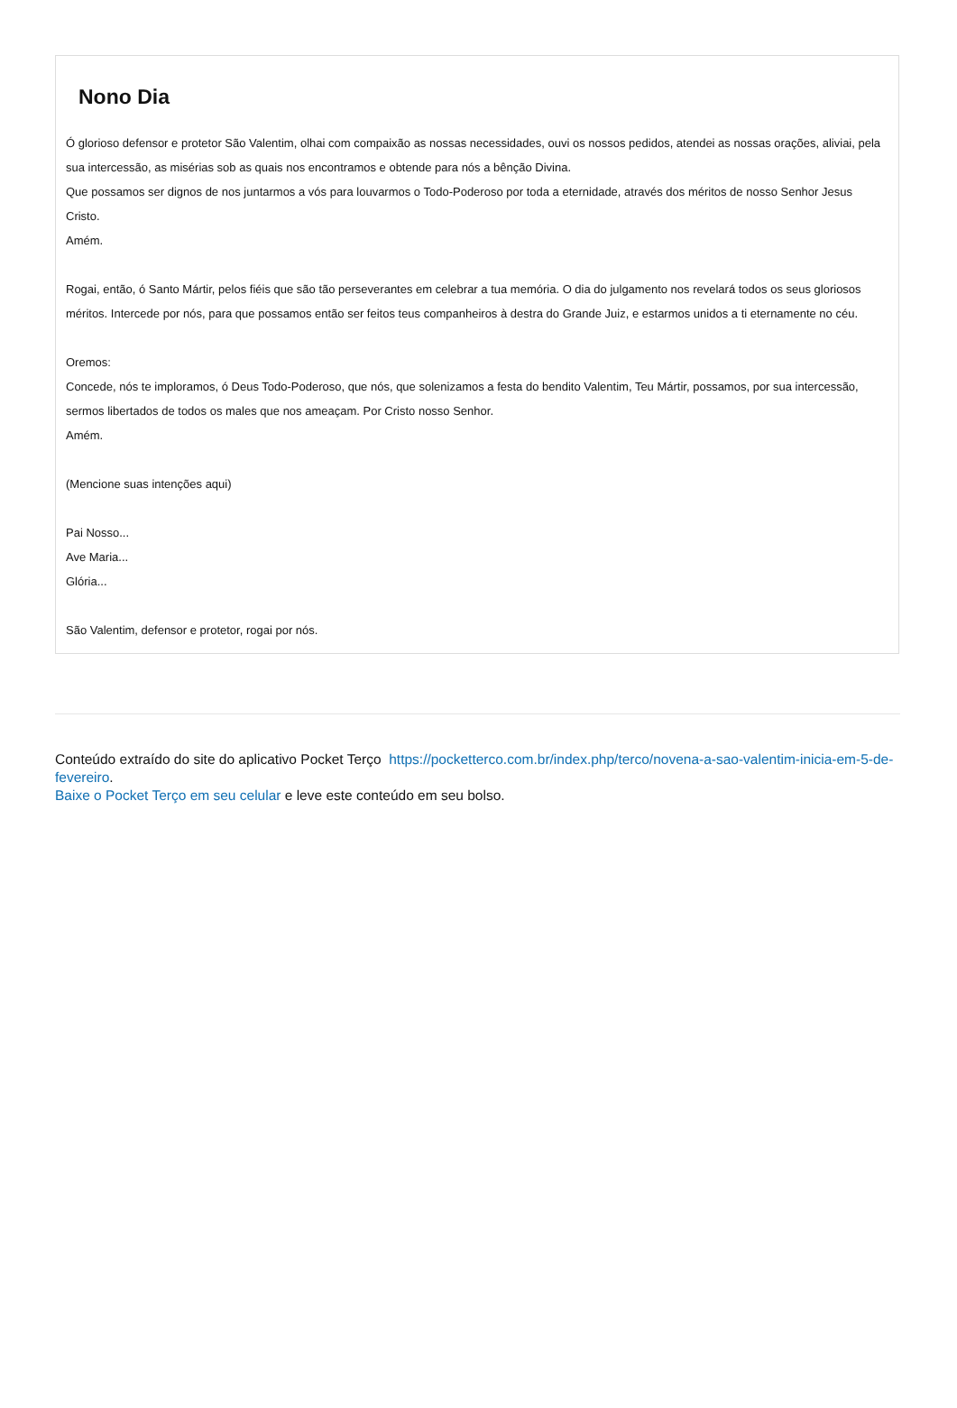Nono Dia
Ó glorioso defensor e protetor São Valentim, olhai com compaixão as nossas necessidades, ouvi os nossos pedidos, atendei as nossas orações, aliviai, pela sua intercessão, as misérias sob as quais nos encontramos e obtende para nós a bênção Divina.
Que possamos ser dignos de nos juntarmos a vós para louvarmos o Todo-Poderoso por toda a eternidade, através dos méritos de nosso Senhor Jesus Cristo.
Amém.
Rogai, então, ó Santo Mártir, pelos fiéis que são tão perseverantes em celebrar a tua memória. O dia do julgamento nos revelará todos os seus gloriosos méritos. Intercede por nós, para que possamos então ser feitos teus companheiros à destra do Grande Juiz, e estarmos unidos a ti eternamente no céu.
Oremos:
Concede, nós te imploramos, ó Deus Todo-Poderoso, que nós, que solenizamos a festa do bendito Valentim, Teu Mártir, possamos, por sua intercessão, sermos libertados de todos os males que nos ameaçam. Por Cristo nosso Senhor.
Amém.
(Mencione suas intenções aqui)
Pai Nosso...
Ave Maria...
Glória...
São Valentim, defensor e protetor, rogai por nós.
Conteúdo extraído do site do aplicativo Pocket Terço https://pocketterco.com.br/index.php/terco/novena-a-sao-valentim-inicia-em-5-de-fevereiro.
Baixe o Pocket Terço em seu celular e leve este conteúdo em seu bolso.